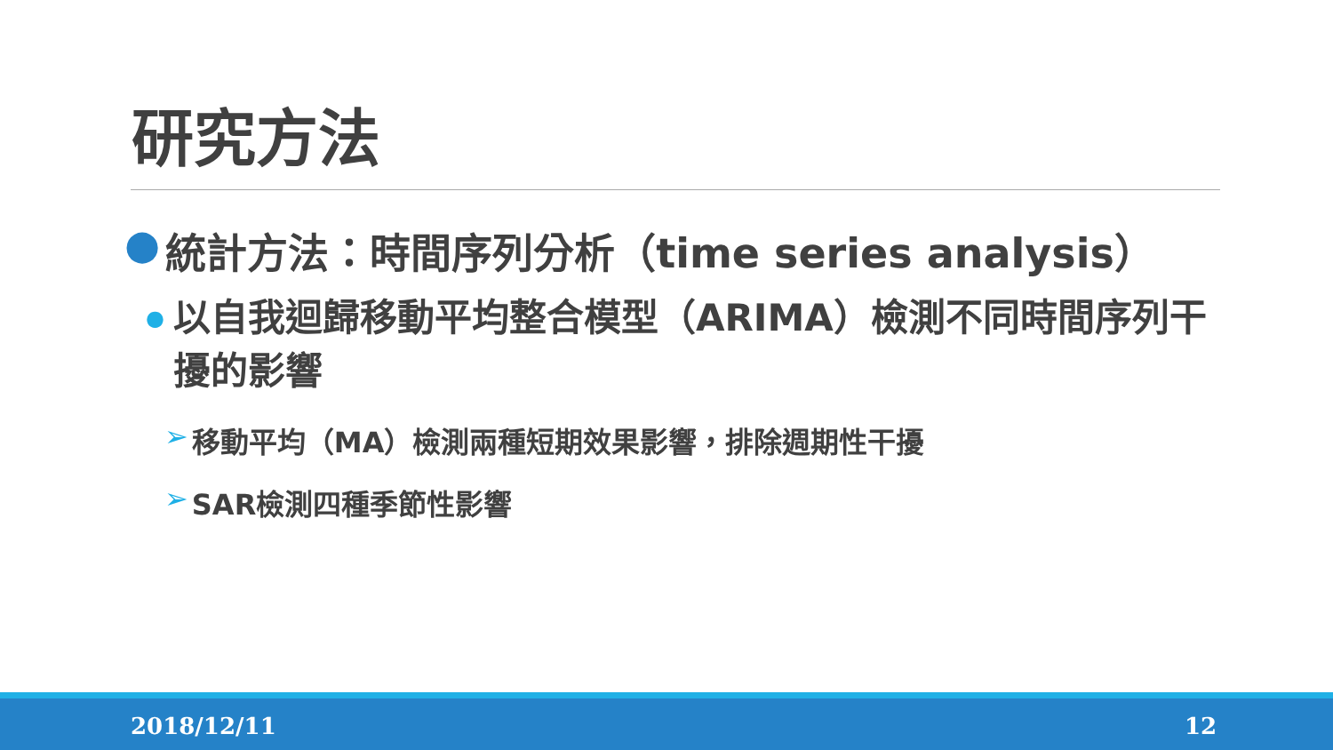研究方法
● 統計方法：時間序列分析（time series analysis）
● 以自我迴歸移動平均整合模型（ARIMA）檢測不同時間序列干擾的影響
➢ 移動平均（MA）檢測兩種短期效果影響，排除週期性干擾
➢ SAR檢測四種季節性影響
2018/12/11 12